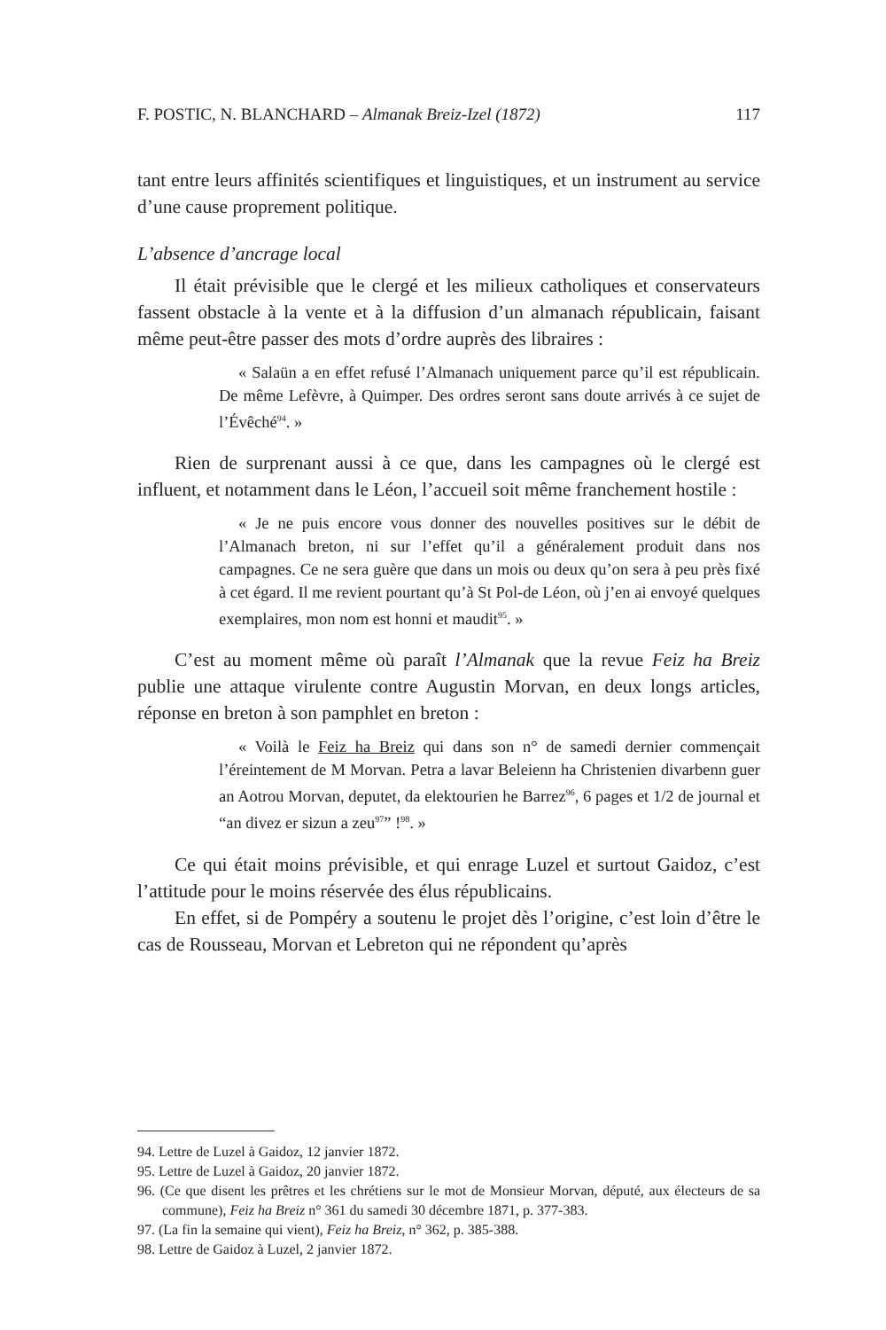F. POSTIC, N. BLANCHARD – Almanak Breiz-Izel (1872) 117
tant entre leurs affinités scientifiques et linguistiques, et un instrument au service d’une cause proprement politique.
L’absence d’ancrage local
Il était prévisible que le clergé et les milieux catholiques et conservateurs fassent obstacle à la vente et à la diffusion d’un almanach républicain, faisant même peut-être passer des mots d’ordre auprès des libraires :
« Salaün a en effet refusé l’Almanach uniquement parce qu’il est républicain. De même Lefèvre, à Quimper. Des ordres seront sans doute arrivés à ce sujet de l’Évêché<sup>94</sup>. »
Rien de surprenant aussi à ce que, dans les campagnes où le clergé est influent, et notamment dans le Léon, l’accueil soit même franchement hostile :
« Je ne puis encore vous donner des nouvelles positives sur le débit de l’Almanach breton, ni sur l’effet qu’il a généralement produit dans nos campagnes. Ce ne sera guère que dans un mois ou deux qu’on sera à peu près fixé à cet égard. Il me revient pourtant qu’à St Pol-de Léon, où j’en ai envoyé quelques exemplaires, mon nom est honni et maudit<sup>95</sup>. »
C’est au moment même où paraît l’Almanak que la revue Feiz ha Breiz publie une attaque virulente contre Augustin Morvan, en deux longs articles, réponse en breton à son pamphlet en breton :
« Voilà le Feiz ha Breiz qui dans son n° de samedi dernier commençait l’éreintement de M Morvan. Petra a lavar Beleienn ha Christenien divarbenn guer an Aotrou Morvan, deputet, da elektourien he Barrez<sup>96</sup>, 6 pages et 1/2 de journal et “an divez er sizun a zeu<sup>97</sup>” !<sup>98</sup>. »
Ce qui était moins prévisible, et qui enrage Luzel et surtout Gaidoz, c’est l’attitude pour le moins réservée des élus républicains.
En effet, si de Pompéry a soutenu le projet dès l’origine, c’est loin d’être le cas de Rousseau, Morvan et Lebreton qui ne répondent qu’après
94. Lettre de Luzel à Gaidoz, 12 janvier 1872.
95. Lettre de Luzel à Gaidoz, 20 janvier 1872.
96. (Ce que disent les prêtres et les chrétiens sur le mot de Monsieur Morvan, député, aux électeurs de sa commune), Feiz ha Breiz n° 361 du samedi 30 décembre 1871, p. 377-383.
97. (La fin la semaine qui vient), Feiz ha Breiz, n° 362, p. 385-388.
98. Lettre de Gaidoz à Luzel, 2 janvier 1872.